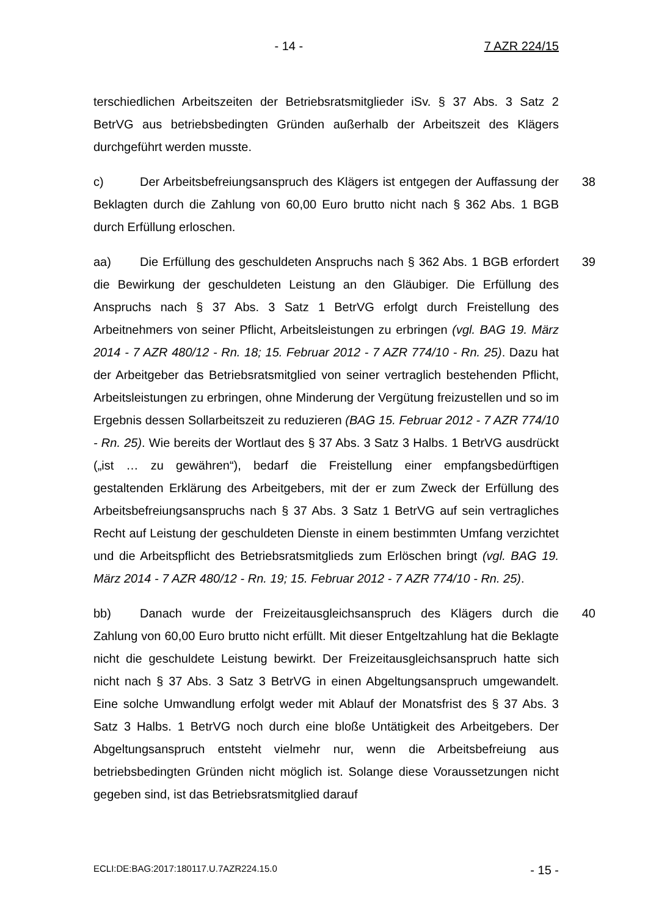- 14 - 7 AZR 224/15
terschiedlichen Arbeitszeiten der Betriebsratsmitglieder iSv. § 37 Abs. 3 Satz 2 BetrVG aus betriebsbedingten Gründen außerhalb der Arbeitszeit des Klägers durchgeführt werden musste.
c) Der Arbeitsbefreiungsanspruch des Klägers ist entgegen der Auffassung der Beklagten durch die Zahlung von 60,00 Euro brutto nicht nach § 362 Abs. 1 BGB durch Erfüllung erloschen.
38
aa) Die Erfüllung des geschuldeten Anspruchs nach § 362 Abs. 1 BGB erfordert die Bewirkung der geschuldeten Leistung an den Gläubiger. Die Erfüllung des Anspruchs nach § 37 Abs. 3 Satz 1 BetrVG erfolgt durch Freistellung des Arbeitnehmers von seiner Pflicht, Arbeitsleistungen zu erbringen (vgl. BAG 19. März 2014 - 7 AZR 480/12 - Rn. 18; 15. Februar 2012 - 7 AZR 774/10 - Rn. 25). Dazu hat der Arbeitgeber das Betriebsratsmitglied von seiner vertraglich bestehenden Pflicht, Arbeitsleistungen zu erbringen, ohne Minderung der Vergütung freizustellen und so im Ergebnis dessen Sollarbeitszeit zu reduzieren (BAG 15. Februar 2012 - 7 AZR 774/10 - Rn. 25). Wie bereits der Wortlaut des § 37 Abs. 3 Satz 3 Halbs. 1 BetrVG ausdrückt („ist … zu gewähren“), bedarf die Freistellung einer empfangsbedürftigen gestaltenden Erklärung des Arbeitgebers, mit der er zum Zweck der Erfüllung des Arbeitsbefreiungsanspruchs nach § 37 Abs. 3 Satz 1 BetrVG auf sein vertragliches Recht auf Leistung der geschuldeten Dienste in einem bestimmten Umfang verzichtet und die Arbeitspflicht des Betriebsratsmitglieds zum Erlöschen bringt (vgl. BAG 19. März 2014 - 7 AZR 480/12 - Rn. 19; 15. Februar 2012 - 7 AZR 774/10 - Rn. 25).
39
bb) Danach wurde der Freizeitausgleichsanspruch des Klägers durch die Zahlung von 60,00 Euro brutto nicht erfüllt. Mit dieser Entgeltzahlung hat die Beklagte nicht die geschuldete Leistung bewirkt. Der Freizeitausgleichsanspruch hatte sich nicht nach § 37 Abs. 3 Satz 3 BetrVG in einen Abgeltungsanspruch umgewandelt. Eine solche Umwandlung erfolgt weder mit Ablauf der Monatsfrist des § 37 Abs. 3 Satz 3 Halbs. 1 BetrVG noch durch eine bloße Untätigkeit des Arbeitgebers. Der Abgeltungsanspruch entsteht vielmehr nur, wenn die Arbeitsbefreiung aus betriebsbedingten Gründen nicht möglich ist. Solange diese Voraussetzungen nicht gegeben sind, ist das Betriebsratsmitglied darauf
40
ECLI:DE:BAG:2017:180117.U.7AZR224.15.0 - 15 -